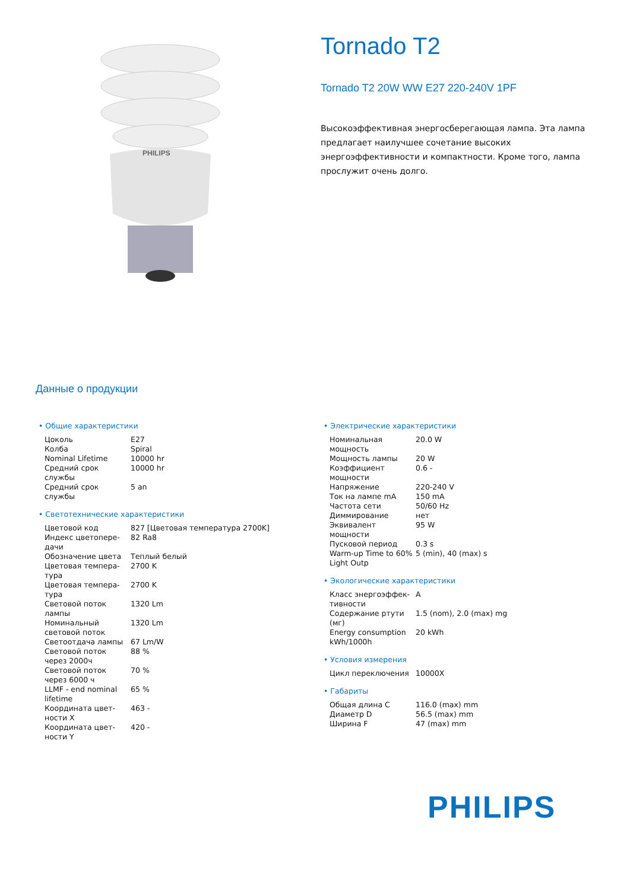PHILIPS
Tornado T2
Tornado T2 20W WW E27 220-240V 1PF
Высокоэффективная энергосберегающая лампа. Эта лампа предлагает наилучшее сочетание высоких энергоэффективности и компактности. Кроме того, лампа прослужит очень долго.
Данные о продукции
• Общие характеристики
| Цоколь | E27 |
| Колба | Spiral |
| Nominal Lifetime | 10000 hr |
| Средний срок службы | 10000 hr |
| Средний срок службы | 5 an |
• Светотехнические характеристики
| Цветовой код | 827 [Цветовая температура 2700K] |
| Индекс цветопере-дачи | 82 Ra8 |
| Обозначение цвета | Теплый белый |
| Цветовая темпера-тура | 2700 K |
| Цветовая темпера-тура | 2700 K |
| Световой поток лампы | 1320 Lm |
| Номинальный световой поток | 1320 Lm |
| Светоотдача лампы | 67 Lm/W |
| Световой поток через 2000ч | 88 % |
| Световой поток через 6000 ч | 70 % |
| LLMF - end nominal lifetime | 65 % |
| Координата цвет-ности X | 463 - |
| Координата цвет-ности Y | 420 - |
• Электрические характеристики
| Номинальная мощность | 20.0 W |
| Мощность лампы | 20 W |
| Коэффициент мощности | 0.6 - |
| Напряжение | 220-240 V |
| Ток на лампе mA | 150 mA |
| Частота сети | 50/60 Hz |
| Диммирование | нет |
| Эквивалент мощности | 95 W |
| Пусковой период | 0.3 s |
| Warm-up Time to 60% Light Outp | 5 (min), 40 (max) s |
• Экологические характеристики
| Класс энергоэффек-тивности | A |
| Содержание ртути (мг) | 1.5 (nom), 2.0 (max) mg |
| Energy consumption kWh/1000h | 20 kWh |
• Условия измерения
| Цикл переключения | 10000X |
• Габариты
| Общая длина C | 116.0 (max) mm |
| Диаметр D | 56.5 (max) mm |
| Ширина F | 47 (max) mm |
PHILIPS